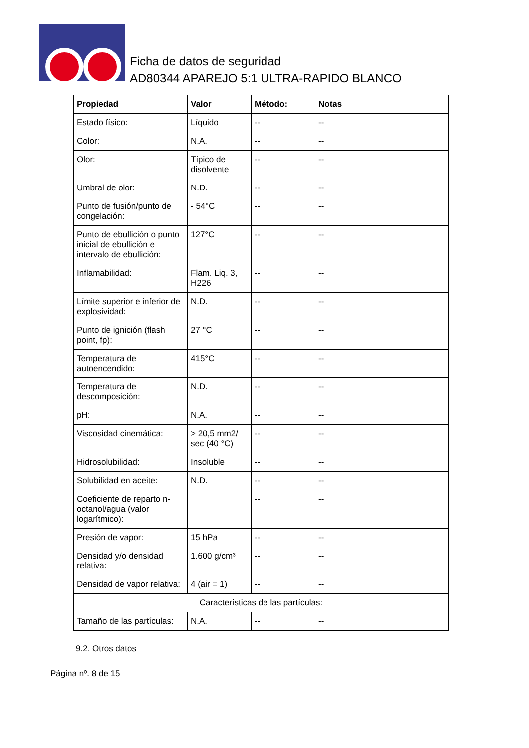Ficha de datos de seguridad
AD80344 APAREJO 5:1 ULTRA-RAPIDO BLANCO
| Propiedad | Valor | Método: | Notas |
| --- | --- | --- | --- |
| Estado físico: | Líquido | -- | -- |
| Color: | N.A. | -- | -- |
| Olor: | Típico de disolvente | -- | -- |
| Umbral de olor: | N.D. | -- | -- |
| Punto de fusión/punto de congelación: | - 54°C | -- | -- |
| Punto de ebullición o punto inicial de ebullición e intervalo de ebullición: | 127°C | -- | -- |
| Inflamabilidad: | Flam. Liq. 3, H226 | -- | -- |
| Límite superior e inferior de explosividad: | N.D. | -- | -- |
| Punto de ignición (flash point, fp): | 27 °C | -- | -- |
| Temperatura de autoencendido: | 415°C | -- | -- |
| Temperatura de descomposición: | N.D. | -- | -- |
| pH: | N.A. | -- | -- |
| Viscosidad cinemática: | > 20,5 mm2/ sec (40 °C) | -- | -- |
| Hidrosolubilidad: | Insoluble | -- | -- |
| Solubilidad en aceite: | N.D. | -- | -- |
| Coeficiente de reparto n-octanol/agua (valor logarítmico): | | -- | -- |
| Presión de vapor: | 15 hPa | -- | -- |
| Densidad y/o densidad relativa: | 1.600 g/cm³ | -- | -- |
| Densidad de vapor relativa: | 4 (air = 1) | -- | -- |
| Características de las partículas: | | | |
| Tamaño de las partículas: | N.A. | -- | -- |
9.2. Otros datos
Página nº. 8 de 15